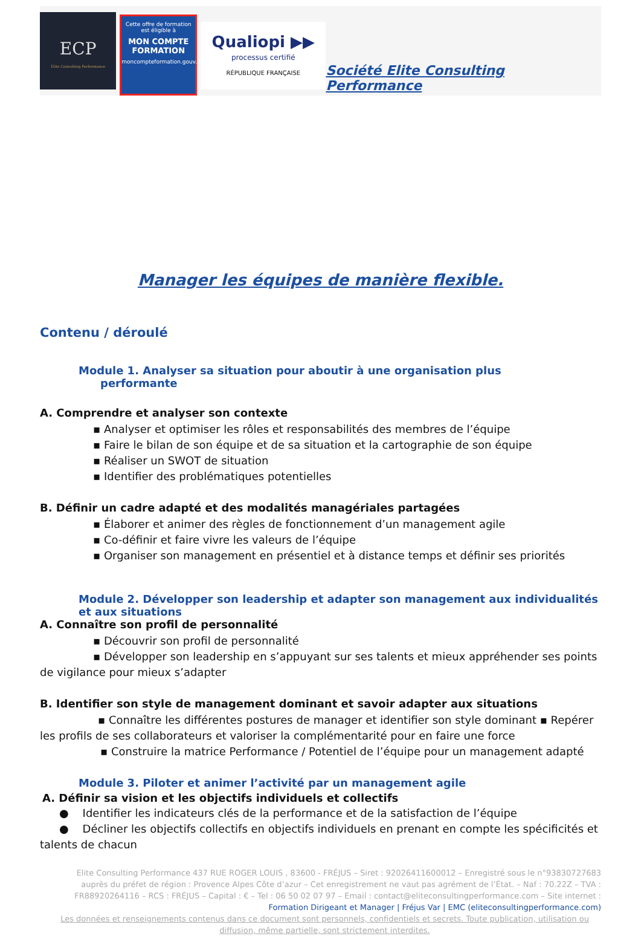ECP
Elite Consulting Performance
Cette offre de formation est éligible à
MON COMPTE FORMATION
moncompteformation.gouv.fr
Qualiopi ▶▶
processus certifié
RÉPUBLIQUE FRANÇAISE
Société Elite Consulting Performance
Manager les équipes de manière flexible.
Contenu / déroulé
Module 1. Analyser sa situation pour aboutir à une organisation plus
performante
A. Comprendre et analyser son contexte
▪ Analyser et optimiser les rôles et responsabilités des membres de l’équipe
▪ Faire le bilan de son équipe et de sa situation et la cartographie de son équipe
▪ Réaliser un SWOT de situation
▪ Identifier des problématiques potentielles
B. Définir un cadre adapté et des modalités managériales partagées
▪ Élaborer et animer des règles de fonctionnement d’un management agile
▪ Co-définir et faire vivre les valeurs de l’équipe
▪ Organiser son management en présentiel et à distance temps et définir ses priorités
Module 2. Développer son leadership et adapter son management aux individualités et aux situations
A. Connaître son profil de personnalité
▪ Découvrir son profil de personnalité
▪ Développer son leadership en s’appuyant sur ses talents et mieux appréhender ses points de vigilance pour mieux s’adapter
B. Identifier son style de management dominant et savoir adapter aux situations
▪ Connaître les différentes postures de manager et identifier son style dominant ▪ Repérer les profils de ses collaborateurs et valoriser la complémentarité pour en faire une force
▪ Construire la matrice Performance / Potentiel de l’équipe pour un management adapté
Module 3. Piloter et animer l’activité par un management agile
A. Définir sa vision et les objectifs individuels et collectifs
● Identifier les indicateurs clés de la performance et de la satisfaction de l’équipe
● Décliner les objectifs collectifs en objectifs individuels en prenant en compte les spécificités et talents de chacun
Elite Consulting Performance 437 RUE ROGER LOUIS , 83600 - FRÉJUS – Siret : 92026411600012 – Enregistré sous le n°93830727683 auprès du préfet de région : Provence Alpes Côte d’azur – Cet enregistrement ne vaut pas agrément de l’État. – Naf : 70.22Z – TVA : FR88920264116 – RCS : FRÉJUS – Capital : € – Tel : 06 50 02 07 97 – Email : contact@eliteconsultingperformance.com – Site internet : Formation Dirigeant et Manager | Fréjus Var | EMC (eliteconsultingperformance.com)
Les données et renseignements contenus dans ce document sont personnels, confidentiels et secrets. Toute publication, utilisation ou diffusion, même partielle, sont strictement interdites.